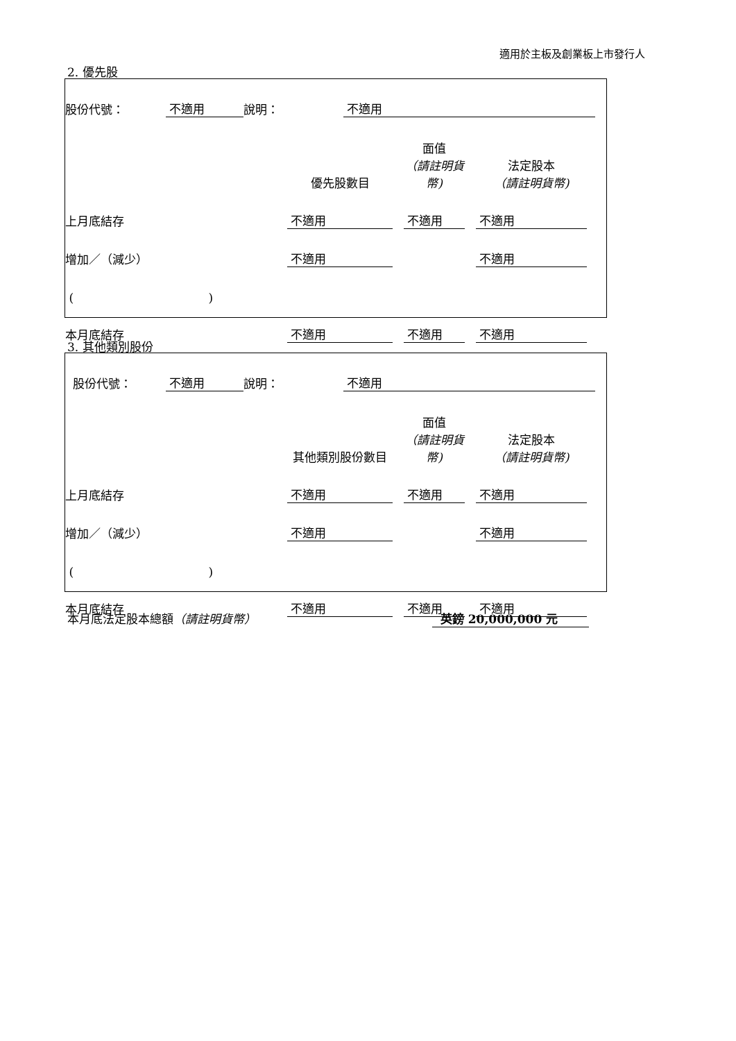適用於主板及創業板上市發行人
2. 優先股
| 股份代號： | 不適用 | 說明： | 不適用 | |
| | 優先股數目 | | 面值 （請註明貨幣) | | 法定股本 （請註明貨幣) | |
| 上月底結存 | 不適用 | | 不適用 | | 不適用 | |
| 增加／（減少） | 不適用 | | | | 不適用 | |
| ( ) | | | | | | |
| 本月底結存 | 不適用 | | 不適用 | | 不適用 | |
3. 其他類別股份
| 股份代號： | 不適用 | 說明： | 不適用 | |
| | 其他類別股份數目 | | 面值 （請註明貨幣) | | 法定股本 （請註明貨幣) | |
| 上月底結存 | 不適用 | | 不適用 | | 不適用 | |
| 增加／（減少） | 不適用 | | | | 不適用 | |
| ( ) | | | | | | |
| 本月底結存 | 不適用 | | 不適用 | | 不適用 | |
本月底法定股本總額（請註明貨幣） 英鎊 20,000,000 元